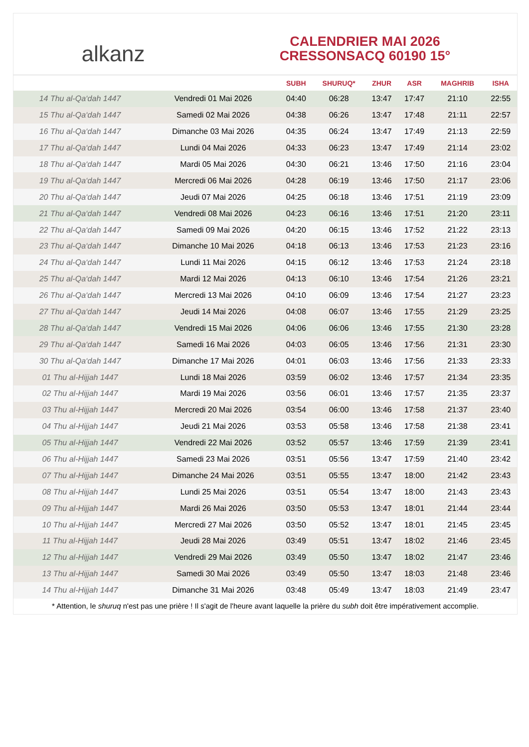alkanz
CALENDRIER MAI 2026
CRESSONSACQ 60190 15°
| | | SUBH | SHURUQ* | ZHUR | ASR | MAGHRIB | ISHA |
| --- | --- | --- | --- | --- | --- | --- | --- |
| 14 Thu al-Qa‘dah 1447 | Vendredi 01 Mai 2026 | 04:40 | 06:28 | 13:47 | 17:47 | 21:10 | 22:55 |
| 15 Thu al-Qa‘dah 1447 | Samedi 02 Mai 2026 | 04:38 | 06:26 | 13:47 | 17:48 | 21:11 | 22:57 |
| 16 Thu al-Qa‘dah 1447 | Dimanche 03 Mai 2026 | 04:35 | 06:24 | 13:47 | 17:49 | 21:13 | 22:59 |
| 17 Thu al-Qa‘dah 1447 | Lundi 04 Mai 2026 | 04:33 | 06:23 | 13:47 | 17:49 | 21:14 | 23:02 |
| 18 Thu al-Qa‘dah 1447 | Mardi 05 Mai 2026 | 04:30 | 06:21 | 13:46 | 17:50 | 21:16 | 23:04 |
| 19 Thu al-Qa‘dah 1447 | Mercredi 06 Mai 2026 | 04:28 | 06:19 | 13:46 | 17:50 | 21:17 | 23:06 |
| 20 Thu al-Qa‘dah 1447 | Jeudi 07 Mai 2026 | 04:25 | 06:18 | 13:46 | 17:51 | 21:19 | 23:09 |
| 21 Thu al-Qa‘dah 1447 | Vendredi 08 Mai 2026 | 04:23 | 06:16 | 13:46 | 17:51 | 21:20 | 23:11 |
| 22 Thu al-Qa‘dah 1447 | Samedi 09 Mai 2026 | 04:20 | 06:15 | 13:46 | 17:52 | 21:22 | 23:13 |
| 23 Thu al-Qa‘dah 1447 | Dimanche 10 Mai 2026 | 04:18 | 06:13 | 13:46 | 17:53 | 21:23 | 23:16 |
| 24 Thu al-Qa‘dah 1447 | Lundi 11 Mai 2026 | 04:15 | 06:12 | 13:46 | 17:53 | 21:24 | 23:18 |
| 25 Thu al-Qa‘dah 1447 | Mardi 12 Mai 2026 | 04:13 | 06:10 | 13:46 | 17:54 | 21:26 | 23:21 |
| 26 Thu al-Qa‘dah 1447 | Mercredi 13 Mai 2026 | 04:10 | 06:09 | 13:46 | 17:54 | 21:27 | 23:23 |
| 27 Thu al-Qa‘dah 1447 | Jeudi 14 Mai 2026 | 04:08 | 06:07 | 13:46 | 17:55 | 21:29 | 23:25 |
| 28 Thu al-Qa‘dah 1447 | Vendredi 15 Mai 2026 | 04:06 | 06:06 | 13:46 | 17:55 | 21:30 | 23:28 |
| 29 Thu al-Qa‘dah 1447 | Samedi 16 Mai 2026 | 04:03 | 06:05 | 13:46 | 17:56 | 21:31 | 23:30 |
| 30 Thu al-Qa‘dah 1447 | Dimanche 17 Mai 2026 | 04:01 | 06:03 | 13:46 | 17:56 | 21:33 | 23:33 |
| 01 Thu al-Hijjah 1447 | Lundi 18 Mai 2026 | 03:59 | 06:02 | 13:46 | 17:57 | 21:34 | 23:35 |
| 02 Thu al-Hijjah 1447 | Mardi 19 Mai 2026 | 03:56 | 06:01 | 13:46 | 17:57 | 21:35 | 23:37 |
| 03 Thu al-Hijjah 1447 | Mercredi 20 Mai 2026 | 03:54 | 06:00 | 13:46 | 17:58 | 21:37 | 23:40 |
| 04 Thu al-Hijjah 1447 | Jeudi 21 Mai 2026 | 03:53 | 05:58 | 13:46 | 17:58 | 21:38 | 23:41 |
| 05 Thu al-Hijjah 1447 | Vendredi 22 Mai 2026 | 03:52 | 05:57 | 13:46 | 17:59 | 21:39 | 23:41 |
| 06 Thu al-Hijjah 1447 | Samedi 23 Mai 2026 | 03:51 | 05:56 | 13:47 | 17:59 | 21:40 | 23:42 |
| 07 Thu al-Hijjah 1447 | Dimanche 24 Mai 2026 | 03:51 | 05:55 | 13:47 | 18:00 | 21:42 | 23:43 |
| 08 Thu al-Hijjah 1447 | Lundi 25 Mai 2026 | 03:51 | 05:54 | 13:47 | 18:00 | 21:43 | 23:43 |
| 09 Thu al-Hijjah 1447 | Mardi 26 Mai 2026 | 03:50 | 05:53 | 13:47 | 18:01 | 21:44 | 23:44 |
| 10 Thu al-Hijjah 1447 | Mercredi 27 Mai 2026 | 03:50 | 05:52 | 13:47 | 18:01 | 21:45 | 23:45 |
| 11 Thu al-Hijjah 1447 | Jeudi 28 Mai 2026 | 03:49 | 05:51 | 13:47 | 18:02 | 21:46 | 23:45 |
| 12 Thu al-Hijjah 1447 | Vendredi 29 Mai 2026 | 03:49 | 05:50 | 13:47 | 18:02 | 21:47 | 23:46 |
| 13 Thu al-Hijjah 1447 | Samedi 30 Mai 2026 | 03:49 | 05:50 | 13:47 | 18:03 | 21:48 | 23:46 |
| 14 Thu al-Hijjah 1447 | Dimanche 31 Mai 2026 | 03:48 | 05:49 | 13:47 | 18:03 | 21:49 | 23:47 |
* Attention, le shuruq n'est pas une prière ! Il s'agit de l'heure avant laquelle la prière du subh doit être impérativement accomplie.